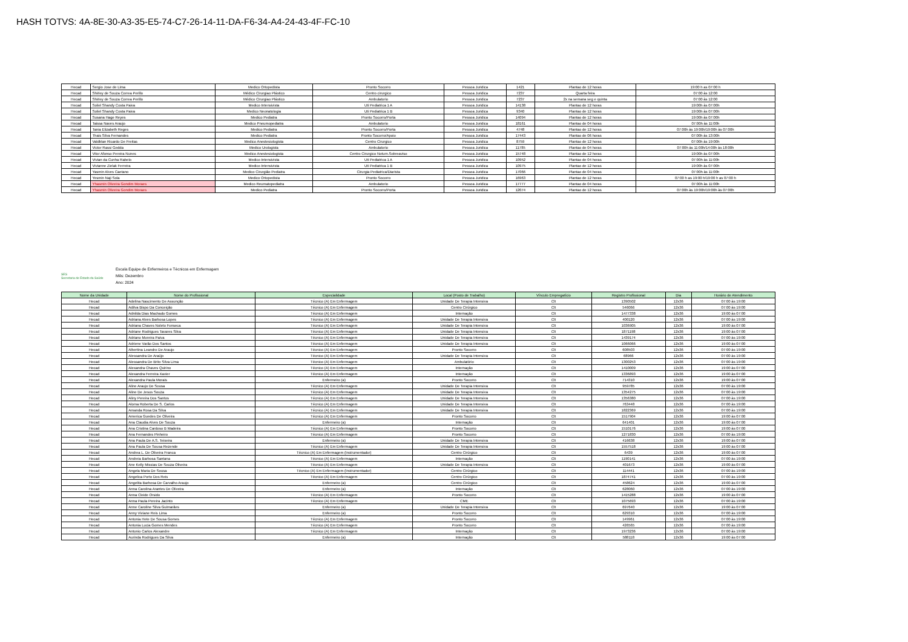HASH TOTVS: 4A-8E-30-A3-35-E5-74-C7-26-14-11-DA-F6-34-A4-24-43-4F-FC-10
| Hecad | Sergio Jose de Lima | Medico Ortopedista | Pronto Socorro | Pessoa Juridica | 1421 | Plantao de 12 horas | 19:00 h as 07:00 h |
| Hecad | Shirley de Souza Correa Perillo | Médico Cirurgiao Plástico | Centro cirurgico | Pessoa Juridica | 7237 | Quarta feira | 07:00 às 12:00 |
| Hecad | Shirley de Souza Correa Perillo | Médico Cirurgiao Plástico | Ambulatorio | Pessoa Juridica | 7237 | 2x na semana seg e quinta | 07:00 às 12:00 |
| Hecad | Soliel Shandy Costa Paiva | Medico Intensivista | Uti Pediatrica 1 A | Pessoa Juridica | 14138 | Plantao de 12 horas | 19:00h às 07:00h |
| Hecad | Soliel Shandy Costa Paiva | Medico Neonatologia | Uti Pediatrica 1 B | Pessoa Juridica | 9340 | Plantao de 12 horas | 19:00h às 07:00h |
| Hecad | Susana Hage Reyes | Medico Pediatra | Pronto Socorro/Porta | Pessoa Juridica | 14094 | Plantao de 12 horas | 19:00h às 07:00h |
| Hecad | Taissa Naves Araujo | Medico Pneumopediatra | Ambulatorio | Pessoa Juridica | 18161 | Plantao de 04 horas | 07:00h às 11:00h |
| Hecad | Tania Elizabeth Reges | Medico Pediatra | Pronto Socorro/Porta | Pessoa Juridica | 4748 | Plantao de 12 horas | 07:00h às 19:00h/19:00h às 07:00h |
| Hecad | Thais Silva Fernandes | Medico Pediatra | Pronto Socorro/Apoio | Pessoa Juridica | 17443 | Plantao de 06 horas | 07:00h às 13:00h |
| Hecad | Valdblan Ricardo De Freitas | Medico Anestesiologista | Centro Cirurgico | Pessoa Juridica | 8759 | Plantao de 12 horas | 07:00h às 19:00h |
| Hecad | Victor Rassi Gedda | Medico Urologista | Ambulatorio | Pessoa Juridica | 11785 | Plantao de 04 horas | 07:00h às 11:00h/14:00h às 18:00h |
| Hecad | Vitor Afonso Pereira Nunes | Medico Anestesiologista | Centro Cirurgico Noturn.Sobreaviso | Pessoa Juridica | 15748 | Plantao de 12 horas | 19:00h às 07:00h |
| Hecad | Vivian da Cunha Rabelo | Medico Intensivista | Uti Pediatrica 1 A | Pessoa Juridica | 10952 | Plantao de 04 horas | 07:00h às 11:00h |
| Hecad | Vivianne Zielak Ferreira | Medico Intensivista | Uti Pediatrica 1 B | Pessoa Juridica | 10975 | Plantao de 12 horas | 19:00h às 07:00h |
| Hecad | Yasmin Alves Caetano | Medico Cirurgião Pediatra | Cirurgia Pediatrica/Diarista | Pessoa Juridica | 17066 | Plantao de 04 horas | 07:00h às 11:00h |
| Hecad | Yesmin Naji Sola | Medico Ortopedista | Pronto Socorro | Pessoa Juridica | 16963 | Plantao de 12 horas | 07:00 h as 19:00 h/19:00 h as 07:00 h |
| Hecad | Yhasmin Oliveira Gondim Moraes | Medico Reumatopediatra | Ambulatorio | Pessoa Juridica | 17777 | Plantao de 04 horas | 07:00h às 11:00h |
| Hecad | Yhasmin Oliveira Gondim Moraes | Medico Pediatra | Pronto Socorro/Porta | Pessoa Juridica | 12074 | Plantao de 12 horas | 07:00h às 19:00h/19:00h às 07:00h |
SES
Secretaria de Estado da Saúde
Escala Equipe de Enfermeiros e Técnicos em Enfermagem
Mês: Dezembro
Ano: 2024
| Nome da Unidade | Nome do Profissional | Especialidade | Local (Posto de Trabalho) | Vínculo Empregatício | Registro Profissional | Dia | Horário de Atendimento |
| --- | --- | --- | --- | --- | --- | --- | --- |
| Hecad | Adelina Nascimento De Assunção | Técnico (A) Em Enfermagem | Unidade De Terapia Intensiva | Clt | 1390502 | 12x36 | 07:00 às 19:00 |
| Hecad | Adilva Bispo Da Conceição | Técnico (A) Em Enfermagem | Centro Cirúrgico | Clt | 546066 | 12x36 | 07:00 às 19:00 |
| Hecad | Adnilda Dias Machado Gomes | Técnico (A) Em Enfermagem | Internação | Clt | 1477338 | 12x36 | 19:00 às 07:00 |
| Hecad | Adriana Alves Barbosa Lopes | Técnico (A) Em Enfermagem | Unidade De Terapia Intensiva | Clt | 400120 | 12x36 | 07:00 às 19:00 |
| Hecad | Adriana Chaves Noleto Fonseca | Técnico (A) Em Enfermagem | Unidade De Terapia Intensiva | Clt | 1036905 | 12x36 | 19:00 às 07:00 |
| Hecad | Adriane Rodrigues Tavares Silva | Técnico (A) Em Enfermagem | Unidade De Terapia Intensiva | Clt | 1871198 | 12x36 | 19:00 às 07:00 |
| Hecad | Adriano Moreira Paiva | Técnico (A) Em Enfermagem | Unidade De Terapia Intensiva | Clt | 1439174 | 12x36 | 07:00 às 19:00 |
| Hecad | Adriene Varão Dos Santos | Técnico (A) Em Enfermagem | Unidade De Terapia Intensiva | Clt | 1066066 | 12x36 | 19:00 às 07:00 |
| Hecad | Albertina Leandro De Araujo | Técnico (A) Em Enfermagem | Pronto Socorro | Clt | 608503 | 12x36 | 07:00 às 19:00 |
| Hecad | Alessandra De Araújo | Técnico (A) Em Enfermagem | Unidade De Terapia Intensiva | Clt | 68966 | 12x36 | 07:00 às 19:00 |
| Hecad | Alessandra De Brito Silva Lima | Técnico (A) Em Enfermagem | Ambulatório | Clt | 1300253 | 12x36 | 07:00 às 19:00 |
| Hecad | Alexandra Chaves Quirino | Técnico (A) Em Enfermagem | Internação | Clt | 1410009 | 12x36 | 19:00 às 07:00 |
| Hecad | Alexandra Ferreira Xavier | Técnico (A) Em Enfermagem | Internação | Clt | 1336893 | 12x36 | 19:00 às 07:00 |
| Hecad | Alexandra Paula Morais | Enfermeiro (a) | Pronto Socorro | Clt | 714310 | 12x36 | 19:00 às 07:00 |
| Hecad | Aline Araujo De Sousa | Técnico (A) Em Enfermagem | Unidade De Terapia Intensiva | Clt | 959785 | 12x36 | 07:00 às 19:00 |
| Hecad | Aline De Jesus Souza | Técnico (A) Em Enfermagem | Unidade De Terapia Intensiva | Clt | 1354275 | 12x36 | 07:00 às 19:00 |
| Hecad | Aliny Pereira Dos Santos | Técnico (A) Em Enfermagem | Unidade De Terapia Intensiva | Clt | 1356380 | 12x36 | 07:00 às 19:00 |
| Hecad | Aloma Roberta De S. Carlos | Técnico (A) Em Enfermagem | Unidade De Terapia Intensiva | Clt | 763448 | 12x36 | 07:00 às 19:00 |
| Hecad | Amanda Rosa Da Silva | Técnico (A) Em Enfermagem | Unidade De Terapia Intensiva | Clt | 1822369 | 12x36 | 07:00 às 19:00 |
| Hecad | America Guedes De Oliveira | Técnico (A) Em Enfermagem | Pronto Socorro | Clt | 1517904 | 12x36 | 19:00 às 07:00 |
| Hecad | Ana Claudia Alves De Souza | Enfermeiro (a) | Internação | Clt | 641401 | 12x36 | 19:00 às 07:00 |
| Hecad | Ana Cristina Cardoso B Madeira | Técnico (A) Em Enfermagem | Pronto Socorro | Clt | 1510176 | 12x36 | 19:00 às 07:00 |
| Hecad | Ana Fernandes Pinheiro | Técnico (A) Em Enfermagem | Pronto Socorro | Clt | 1271830 | 12x36 | 07:00 às 19:00 |
| Hecad | Ana Paula De A.S. Teixeira | Enfermeiro (a) | Unidade De Terapia Intensiva | Clt | 416638 | 12x36 | 19:00 às 07:00 |
| Hecad | Ana Paula De Sousa Rezende | Técnico (A) Em Enfermagem | Unidade De Terapia Intensiva | Clt | 1557518 | 12x36 | 19:00 às 07:00 |
| Hecad | Andrea L. De Oliveira Franca | Técnico (A) Em Enfermagem (Instrumentador) | Centro Cirúrgico | Clt | 6439 | 12x36 | 19:00 às 07:00 |
| Hecad | Andreia Barbosa Santana | Técnico (A) Em Enfermagem | Internação | Clt | 1190141 | 12x36 | 07:00 às 19:00 |
| Hecad | Ane Kelly Missias De Souza Oliveira | Técnico (A) Em Enfermagem | Unidade De Terapia Intensiva | Clt | 401673 | 12x36 | 19:00 às 07:00 |
| Hecad | Angela Maria De Sousa | Técnico (A) Em Enfermagem (Instrumentador) | Centro Cirúrgico | Clt | 114441 | 12x36 | 07:00 às 19:00 |
| Hecad | Angelica Porto Dos Reis | Técnico (A) Em Enfermagem | Centro Cirúrgico | Clt | 1874741 | 12x36 | 07:00 às 19:00 |
| Hecad | Angelita Barbosa De Carvalho Araujo | Enfermeiro (a) | Centro Cirúrgico | Clt | 458624 | 12x36 | 19:00 às 07:00 |
| Hecad | Anna Carolina Arantes De Oliveira | Enfermeiro (a) | Internação | Clt | 628060 | 12x36 | 07:00 às 19:00 |
| Hecad | Anna Cleide Orsido | Técnico (A) Em Enfermagem | Pronto Socorro | Clt | 1415288 | 12x36 | 19:00 às 07:00 |
| Hecad | Anna Paula Pereira Jacinto | Técnico (A) Em Enfermagem | CME | Clt | 1075693 | 12x36 | 07:00 às 19:00 |
| Hecad | Anne Caroline Silva Guimarães | Enfermeiro (a) | Unidade De Terapia Intensiva | Clt | 697640 | 12x36 | 19:00 às 07:00 |
| Hecad | Anny Viviane Reis Lima | Enfermeiro (a) | Pronto Socorro | Clt | 629310 | 12x36 | 07:00 às 19:00 |
| Hecad | Antonia Hete De Sousa Gomes | Técnico (A) Em Enfermagem | Pronto Socorro | Clt | 149961 | 12x36 | 07:00 às 19:00 |
| Hecad | Antonia Lucia Gomes Mendes | Técnico (A) Em Enfermagem | Pronto Socorro | Clt | 426565 | 12x36 | 07:00 às 19:00 |
| Hecad | Antonio Carlos Alexandre | Técnico (A) Em Enfermagem | Internação | Clt | 1973236 | 12x36 | 07:00 às 19:00 |
| Hecad | Aurinda Rodrigues Da Silva | Enfermeiro (a) | Internação | Clt | 588118 | 12x36 | 19:00 às 07:00 |